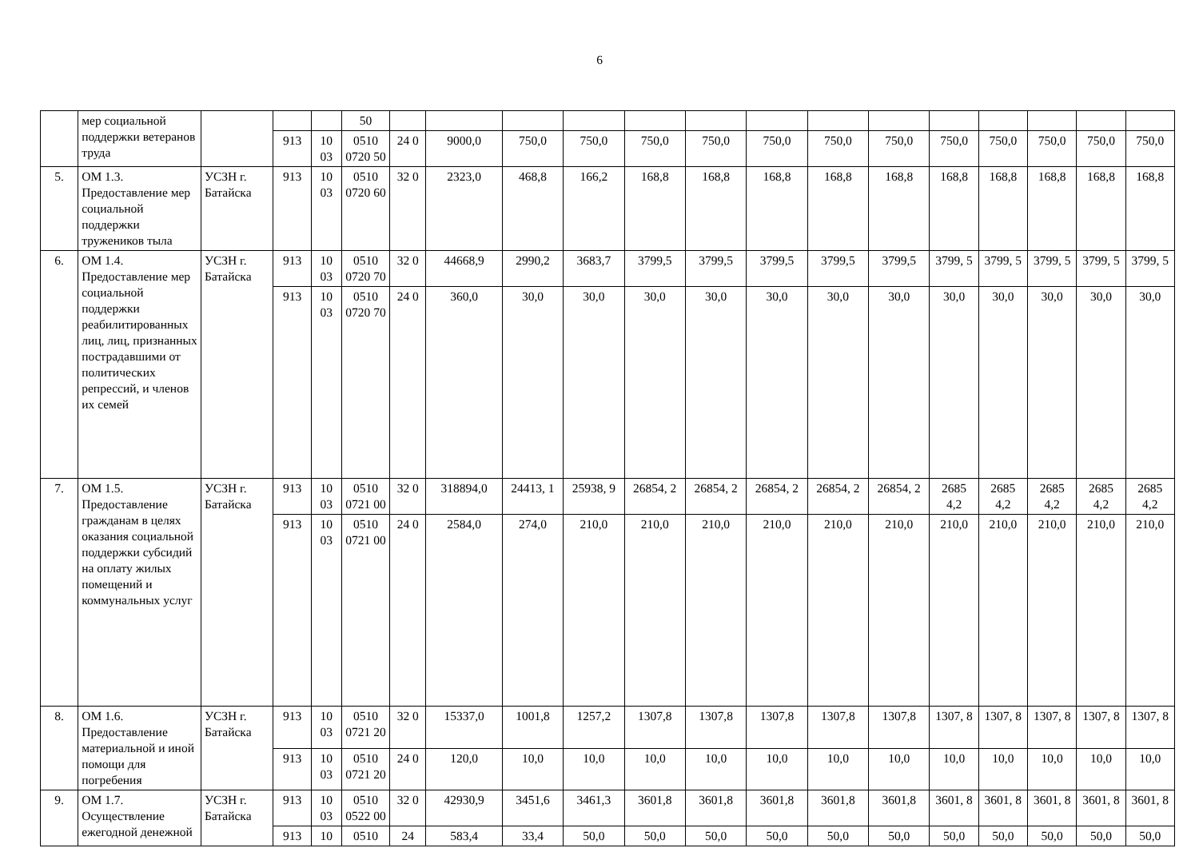6
| | мер социальной поддержки ветеранов труда | | | | 50 | | | | | | | | | | | | | | |
| | | | 913 | 10 03 | 0510 0720 50 | 24 0 | 9000,0 | 750,0 | 750,0 | 750,0 | 750,0 | 750,0 | 750,0 | 750,0 | 750,0 | 750,0 | 750,0 | 750,0 | 750,0 |
| 5. | ОМ 1.3. Предоставление мер социальной поддержки тружеников тыла | УСЗН г. Батайска | 913 | 10 03 | 0510 0720 60 | 32 0 | 2323,0 | 468,8 | 166,2 | 168,8 | 168,8 | 168,8 | 168,8 | 168,8 | 168,8 | 168,8 | 168,8 | 168,8 | 168,8 |
| 6. | ОМ 1.4. Предоставление мер социальной поддержки реабилитированных лиц, лиц, признанных пострадавшими от политических репрессий, и членов их семей | УСЗН г. Батайска | 913 | 10 03 | 0510 0720 70 | 32 0 | 44668,9 | 2990,2 | 3683,7 | 3799,5 | 3799,5 | 3799,5 | 3799,5 | 3799,5 | 3799, 5 | 3799, 5 | 3799, 5 | 3799, 5 | 3799, 5 |
| | | | 913 | 10 03 | 0510 0720 70 | 24 0 | 360,0 | 30,0 | 30,0 | 30,0 | 30,0 | 30,0 | 30,0 | 30,0 | 30,0 | 30,0 | 30,0 | 30,0 | 30,0 |
| 7. | ОМ 1.5. Предоставление гражданам в целях оказания социальной поддержки субсидий на оплату жилых помещений и коммунальных услуг | УСЗН г. Батайска | 913 | 10 03 | 0510 0721 00 | 32 0 | 318894,0 | 24413, 1 | 25938, 9 | 26854, 2 | 26854, 2 | 26854, 2 | 26854, 2 | 26854, 2 | 2685 4,2 | 2685 4,2 | 2685 4,2 | 2685 4,2 | 2685 4,2 |
| | | | 913 | 10 03 | 0510 0721 00 | 24 0 | 2584,0 | 274,0 | 210,0 | 210,0 | 210,0 | 210,0 | 210,0 | 210,0 | 210,0 | 210,0 | 210,0 | 210,0 | 210,0 |
| 8. | ОМ 1.6. Предоставление материальной и иной помощи для погребения | УСЗН г. Батайска | 913 | 10 03 | 0510 0721 20 | 32 0 | 15337,0 | 1001,8 | 1257,2 | 1307,8 | 1307,8 | 1307,8 | 1307,8 | 1307,8 | 1307, 8 | 1307, 8 | 1307, 8 | 1307, 8 | 1307, 8 |
| | | | 913 | 10 03 | 0510 0721 20 | 24 0 | 120,0 | 10,0 | 10,0 | 10,0 | 10,0 | 10,0 | 10,0 | 10,0 | 10,0 | 10,0 | 10,0 | 10,0 | 10,0 |
| 9. | ОМ 1.7. Осуществление ежегодной денежной | УСЗН г. Батайска | 913 | 10 03 | 0510 0522 00 | 32 0 | 42930,9 | 3451,6 | 3461,3 | 3601,8 | 3601,8 | 3601,8 | 3601,8 | 3601,8 | 3601, 8 | 3601, 8 | 3601, 8 | 3601, 8 | 3601, 8 |
| | | | 913 | 10 | 0510 | 24 | 583,4 | 33,4 | 50,0 | 50,0 | 50,0 | 50,0 | 50,0 | 50,0 | 50,0 | 50,0 | 50,0 | 50,0 | 50,0 |